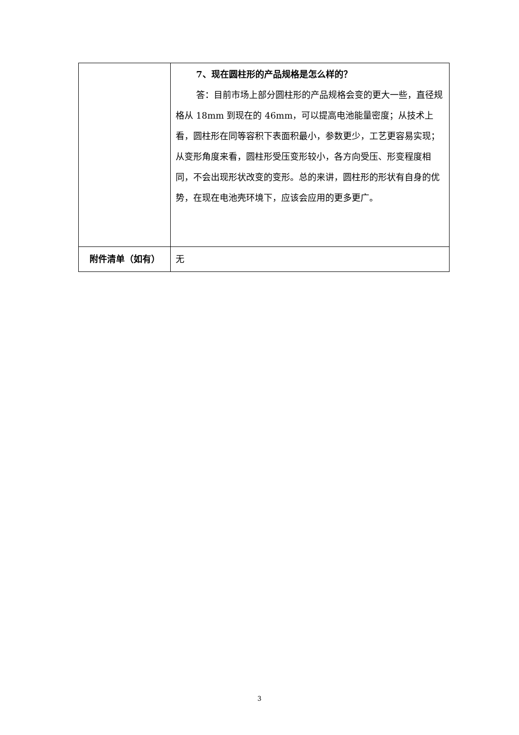| | 7、现在圆柱形的产品规格是怎么样的？ 答：目前市场上部分圆柱形的产品规格会变的更大一些，直径规格从 18mm 到现在的 46mm，可以提高电池能量密度；从技术上看，圆柱形在同等容积下表面积最小，参数更少，工艺更容易实现；从变形角度来看，圆柱形受压变形较小，各方向受压、形变程度相同，不会出现形状改变的变形。总的来讲，圆柱形的形状有自身的优势，在现在电池壳环境下，应该会应用的更多更广。 |
| 附件清单（如有） | 无 |
3